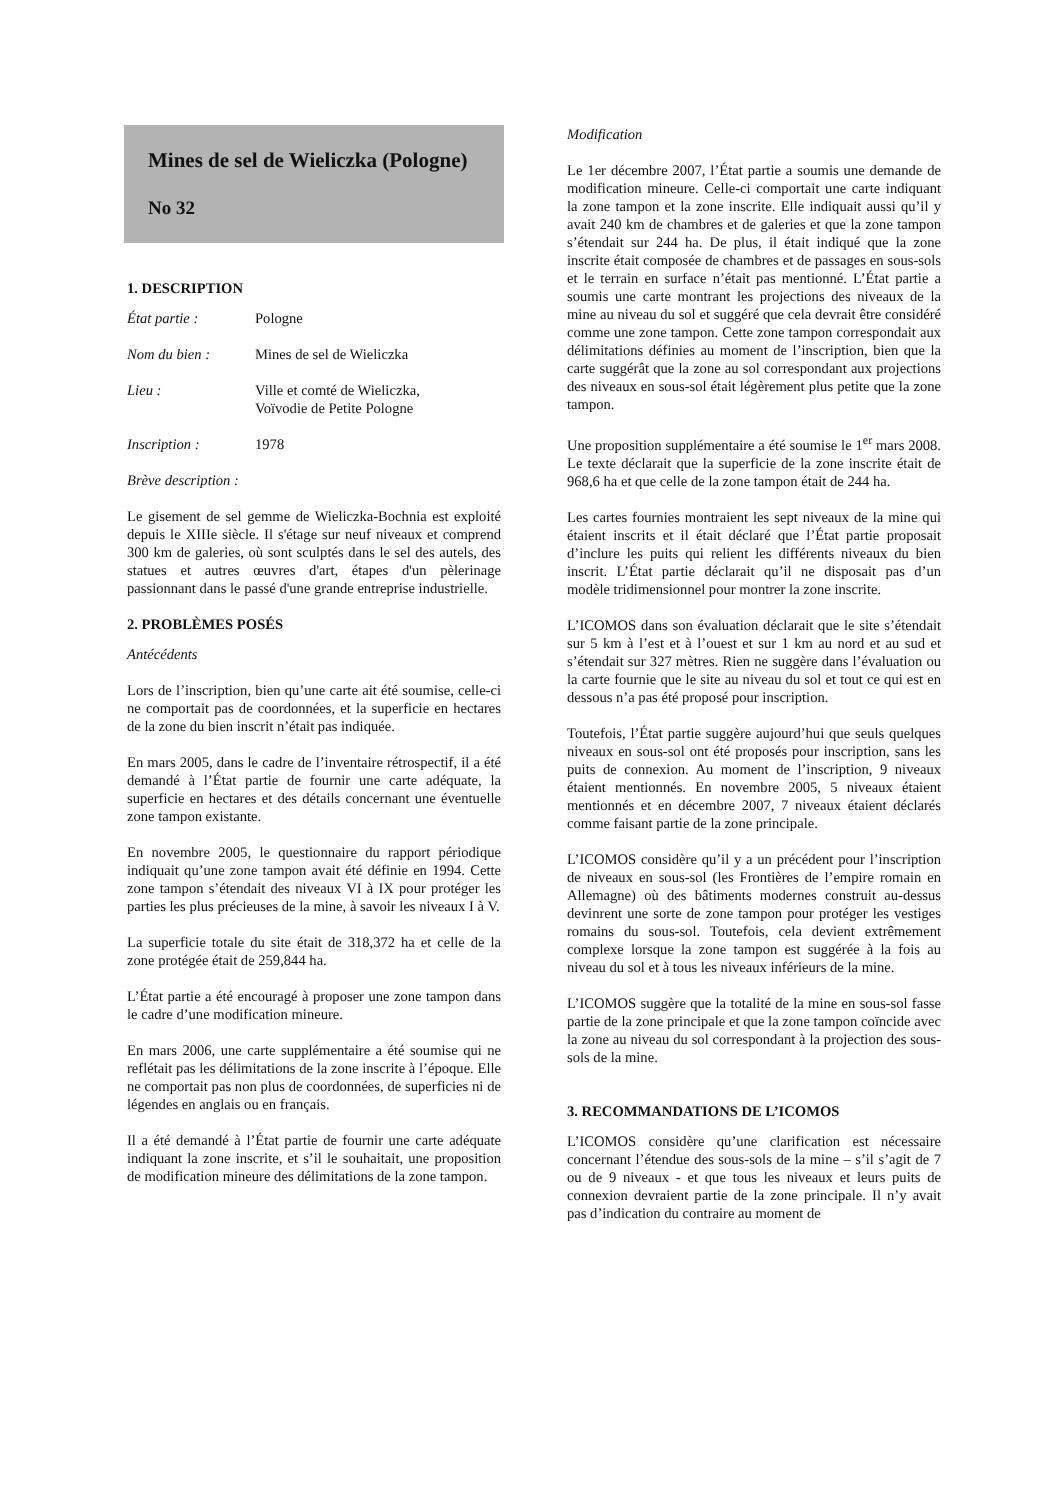Mines de sel de Wieliczka (Pologne)
No 32
1. DESCRIPTION
État partie : Pologne
Nom du bien : Mines de sel de Wieliczka
Lieu : Ville et comté de Wieliczka,
Voïvodie de Petite Pologne
Inscription : 1978
Brève description :
Le gisement de sel gemme de Wieliczka-Bochnia est exploité depuis le XIIIe siècle. Il s'étage sur neuf niveaux et comprend 300 km de galeries, où sont sculptés dans le sel des autels, des statues et autres œuvres d'art, étapes d'un pèlerinage passionnant dans le passé d'une grande entreprise industrielle.
2. PROBLÈMES POSÉS
Antécédents
Lors de l’inscription, bien qu’une carte ait été soumise, celle-ci ne comportait pas de coordonnées, et la superficie en hectares de la zone du bien inscrit n’était pas indiquée.
En mars 2005, dans le cadre de l’inventaire rétrospectif, il a été demandé à l’État partie de fournir une carte adéquate, la superficie en hectares et des détails concernant une éventuelle zone tampon existante.
En novembre 2005, le questionnaire du rapport périodique indiquait qu’une zone tampon avait été définie en 1994. Cette zone tampon s’étendait des niveaux VI à IX pour protéger les parties les plus précieuses de la mine, à savoir les niveaux I à V.
La superficie totale du site était de 318,372 ha et celle de la zone protégée était de 259,844 ha.
L’État partie a été encouragé à proposer une zone tampon dans le cadre d’une modification mineure.
En mars 2006, une carte supplémentaire a été soumise qui ne reflétait pas les délimitations de la zone inscrite à l’époque. Elle ne comportait pas non plus de coordonnées, de superficies ni de légendes en anglais ou en français.
Il a été demandé à l’État partie de fournir une carte adéquate indiquant la zone inscrite, et s’il le souhaitait, une proposition de modification mineure des délimitations de la zone tampon.
Modification
Le 1er décembre 2007, l’État partie a soumis une demande de modification mineure. Celle-ci comportait une carte indiquant la zone tampon et la zone inscrite. Elle indiquait aussi qu’il y avait 240 km de chambres et de galeries et que la zone tampon s’étendait sur 244 ha. De plus, il était indiqué que la zone inscrite était composée de chambres et de passages en sous-sols et le terrain en surface n’était pas mentionné. L’État partie a soumis une carte montrant les projections des niveaux de la mine au niveau du sol et suggéré que cela devrait être considéré comme une zone tampon. Cette zone tampon correspondait aux délimitations définies au moment de l’inscription, bien que la carte suggérât que la zone au sol correspondant aux projections des niveaux en sous-sol était légèrement plus petite que la zone tampon.
Une proposition supplémentaire a été soumise le 1<sup>er</sup> mars 2008. Le texte déclarait que la superficie de la zone inscrite était de 968,6 ha et que celle de la zone tampon était de 244 ha.
Les cartes fournies montraient les sept niveaux de la mine qui étaient inscrits et il était déclaré que l’État partie proposait d’inclure les puits qui relient les différents niveaux du bien inscrit. L’État partie déclarait qu’il ne disposait pas d’un modèle tridimensionnel pour montrer la zone inscrite.
L’ICOMOS dans son évaluation déclarait que le site s’étendait sur 5 km à l’est et à l’ouest et sur 1 km au nord et au sud et s’étendait sur 327 mètres. Rien ne suggère dans l’évaluation ou la carte fournie que le site au niveau du sol et tout ce qui est en dessous n’a pas été proposé pour inscription.
Toutefois, l’État partie suggère aujourd’hui que seuls quelques niveaux en sous-sol ont été proposés pour inscription, sans les puits de connexion. Au moment de l’inscription, 9 niveaux étaient mentionnés. En novembre 2005, 5 niveaux étaient mentionnés et en décembre 2007, 7 niveaux étaient déclarés comme faisant partie de la zone principale.
L’ICOMOS considère qu’il y a un précédent pour l’inscription de niveaux en sous-sol (les Frontières de l’empire romain en Allemagne) où des bâtiments modernes construit au-dessus devinrent une sorte de zone tampon pour protéger les vestiges romains du sous-sol. Toutefois, cela devient extrêmement complexe lorsque la zone tampon est suggérée à la fois au niveau du sol et à tous les niveaux inférieurs de la mine.
L’ICOMOS suggère que la totalité de la mine en sous-sol fasse partie de la zone principale et que la zone tampon coïncide avec la zone au niveau du sol correspondant à la projection des sous-sols de la mine.
3. RECOMMANDATIONS DE L’ICOMOS
L’ICOMOS considère qu’une clarification est nécessaire concernant l’étendue des sous-sols de la mine – s’il s’agit de 7 ou de 9 niveaux - et que tous les niveaux et leurs puits de connexion devraient partie de la zone principale. Il n’y avait pas d’indication du contraire au moment de